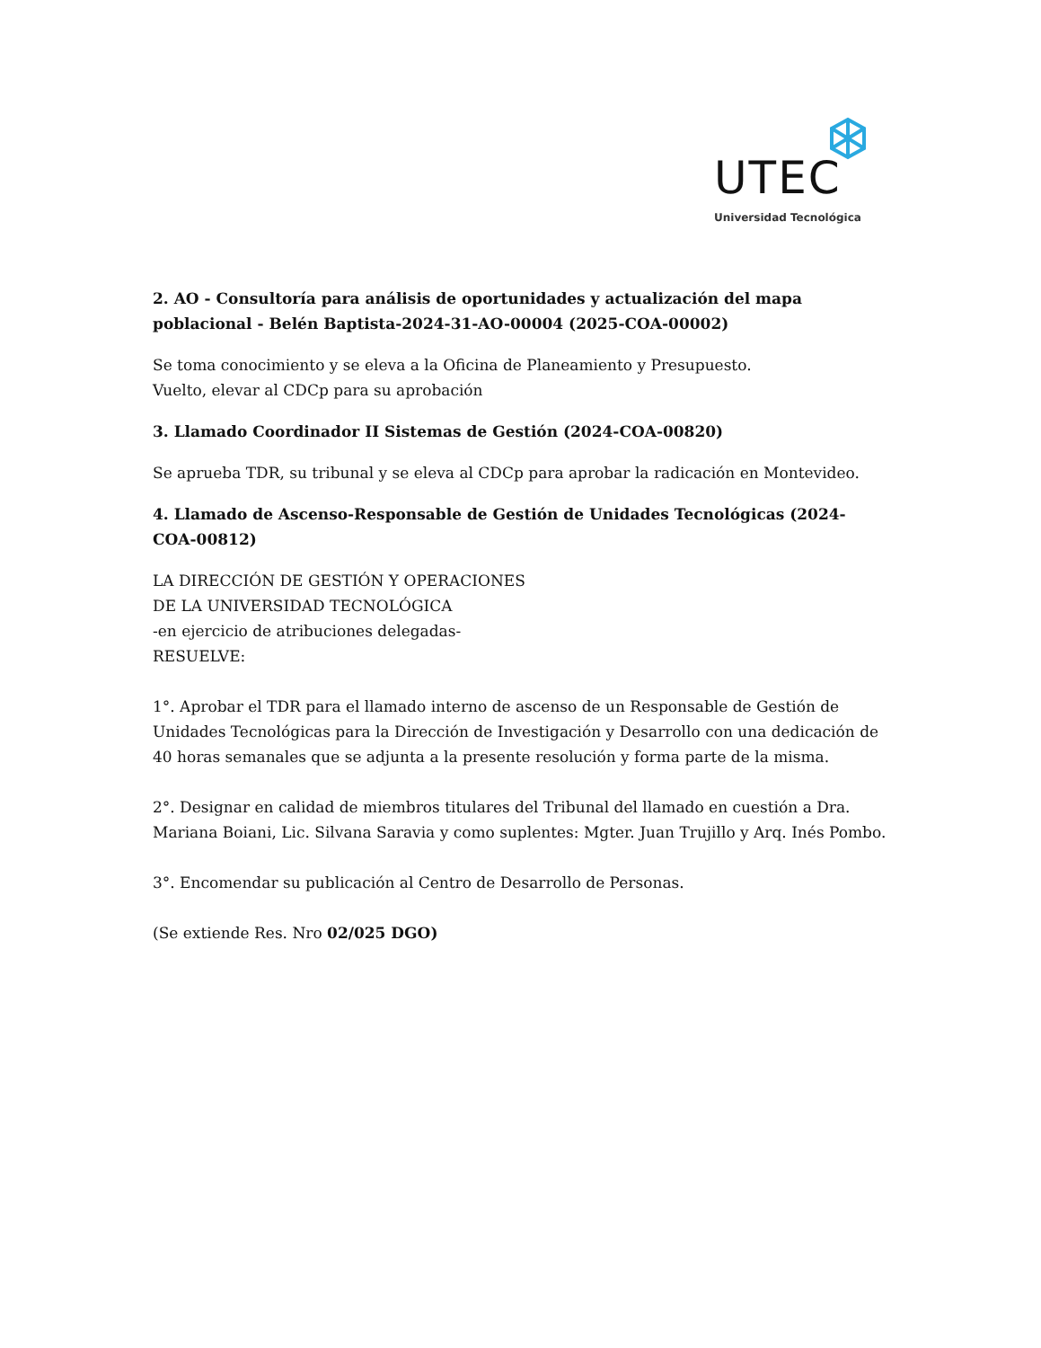UTEC
Universidad Tecnológica
2. AO - Consultoría para análisis de oportunidades y actualización del mapa poblacional - Belén Baptista-2024-31-AO-00004 (2025-COA-00002)
Se toma conocimiento y se eleva a la Oficina de Planeamiento y Presupuesto.
Vuelto, elevar al CDCp para su aprobación
3. Llamado Coordinador II Sistemas de Gestión (2024-COA-00820)
Se aprueba TDR, su tribunal y se eleva al CDCp para aprobar la radicación en Montevideo.
4. Llamado de Ascenso-Responsable de Gestión de Unidades Tecnológicas (2024-COA-00812)
LA DIRECCIÓN DE GESTIÓN Y OPERACIONES
DE LA UNIVERSIDAD TECNOLÓGICA
-en ejercicio de atribuciones delegadas-
RESUELVE:
1°. Aprobar el TDR para el llamado interno de ascenso de un Responsable de Gestión de Unidades Tecnológicas para la Dirección de Investigación y Desarrollo con una dedicación de 40 horas semanales que se adjunta a la presente resolución y forma parte de la misma.
2°. Designar en calidad de miembros titulares del Tribunal del llamado en cuestión a Dra. Mariana Boiani, Lic. Silvana Saravia y como suplentes: Mgter. Juan Trujillo y Arq. Inés Pombo.
3°. Encomendar su publicación al Centro de Desarrollo de Personas.
(Se extiende Res. Nro 02/025 DGO)